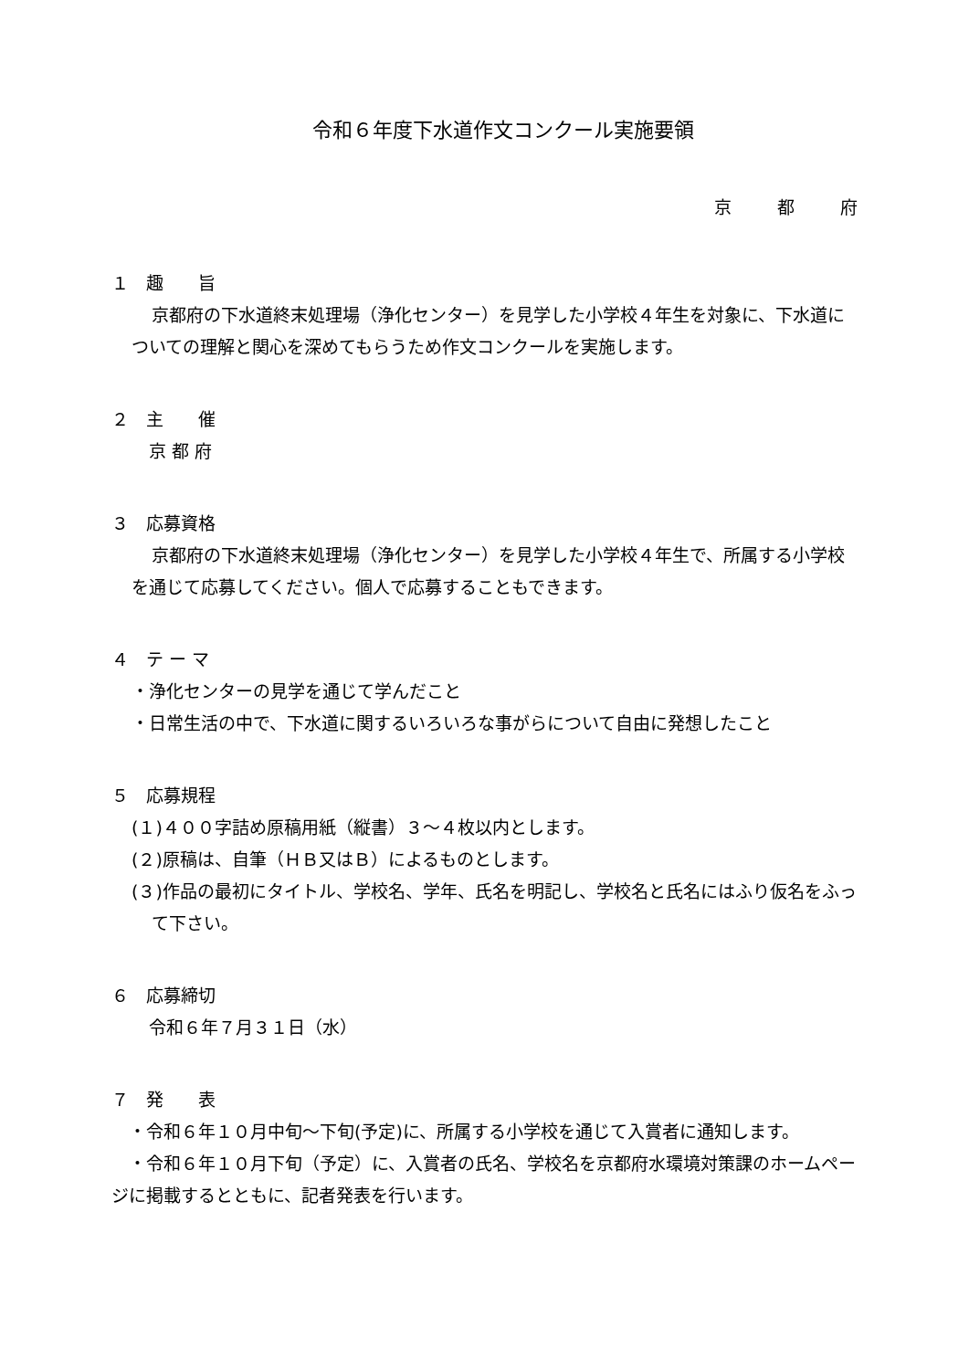令和６年度下水道作文コンクール実施要領
京都府
１　趣　　旨
京都府の下水道終末処理場（浄化センター）を見学した小学校４年生を対象に、下水道についての理解と関心を深めてもらうため作文コンクールを実施します。
２　主　　催
　京 都 府
３　応募資格
京都府の下水道終末処理場（浄化センター）を見学した小学校４年生で、所属する小学校を通じて応募してください。個人で応募することもできます。
４　テ ー マ
・浄化センターの見学を通じて学んだこと
・日常生活の中で、下水道に関するいろいろな事がらについて自由に発想したこと
５　応募規程
(１)４００字詰め原稿用紙（縦書）３～４枚以内とします。
(２)原稿は、自筆（ＨＢ又はＢ）によるものとします。
(３)作品の最初にタイトル、学校名、学年、氏名を明記し、学校名と氏名にはふり仮名をふって下さい。
６　応募締切
　令和６年７月３１日（水）
７　発　　表
　・令和６年１０月中旬～下旬(予定)に、所属する小学校を通じて入賞者に通知します。
　・令和６年１０月下旬（予定）に、入賞者の氏名、学校名を京都府水環境対策課のホームページに掲載するとともに、記者発表を行います。